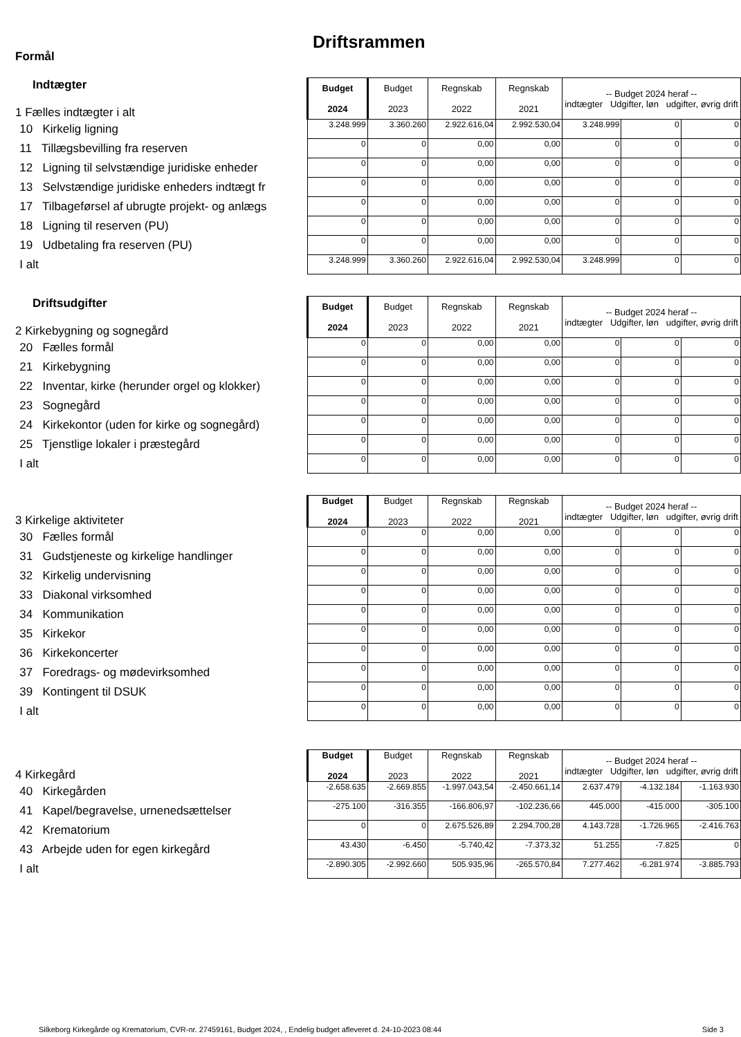Driftsrammen
Formål
| Indtægter 1 Fælles indtægter i alt | Budget 2024 | Budget 2023 | Regnskab 2022 | Regnskab 2021 | -- Budget 2024 heraf -- indtægter Udgifter, løn udgifter, øvrig drift | | |
| 10 Kirkelig ligning | 3.248.999 | 3.360.260 | 2.922.616,04 | 2.992.530,04 | 3.248.999 | 0 | 0 |
| 11 Tillægsbevilling fra reserven | 0 | 0 | 0,00 | 0,00 | 0 | 0 | 0 |
| 12 Ligning til selvstændige juridiske enheder | 0 | 0 | 0,00 | 0,00 | 0 | 0 | 0 |
| 13 Selvstændige juridiske enheders indtægt fr | 0 | 0 | 0,00 | 0,00 | 0 | 0 | 0 |
| 17 Tilbageførsel af ubrugte projekt- og anlægs | 0 | 0 | 0,00 | 0,00 | 0 | 0 | 0 |
| 18 Ligning til reserven (PU) | 0 | 0 | 0,00 | 0,00 | 0 | 0 | 0 |
| 19 Udbetaling fra reserven (PU) | 0 | 0 | 0,00 | 0,00 | 0 | 0 | 0 |
| I alt | 3.248.999 | 3.360.260 | 2.922.616,04 | 2.992.530,04 | 3.248.999 | 0 | 0 |
| Driftsudgifter 2 Kirkebygning og sognegård | Budget 2024 | Budget 2023 | Regnskab 2022 | Regnskab 2021 | -- Budget 2024 heraf -- indtægter Udgifter, løn udgifter, øvrig drift | | |
| 20 Fælles formål | 0 | 0 | 0,00 | 0,00 | 0 | 0 | 0 |
| 21 Kirkebygning | 0 | 0 | 0,00 | 0,00 | 0 | 0 | 0 |
| 22 Inventar, kirke (herunder orgel og klokker) | 0 | 0 | 0,00 | 0,00 | 0 | 0 | 0 |
| 23 Sognegård | 0 | 0 | 0,00 | 0,00 | 0 | 0 | 0 |
| 24 Kirkekontor (uden for kirke og sognegård) | 0 | 0 | 0,00 | 0,00 | 0 | 0 | 0 |
| 25 Tjenstlige lokaler i præstegård | 0 | 0 | 0,00 | 0,00 | 0 | 0 | 0 |
| I alt | 0 | 0 | 0,00 | 0,00 | 0 | 0 | 0 |
| 3 Kirkelige aktiviteter | Budget 2024 | Budget 2023 | Regnskab 2022 | Regnskab 2021 | -- Budget 2024 heraf -- indtægter Udgifter, løn udgifter, øvrig drift | | |
| 30 Fælles formål | 0 | 0 | 0,00 | 0,00 | 0 | 0 | 0 |
| 31 Gudstjeneste og kirkelige handlinger | 0 | 0 | 0,00 | 0,00 | 0 | 0 | 0 |
| 32 Kirkelig undervisning | 0 | 0 | 0,00 | 0,00 | 0 | 0 | 0 |
| 33 Diakonal virksomhed | 0 | 0 | 0,00 | 0,00 | 0 | 0 | 0 |
| 34 Kommunikation | 0 | 0 | 0,00 | 0,00 | 0 | 0 | 0 |
| 35 Kirkekor | 0 | 0 | 0,00 | 0,00 | 0 | 0 | 0 |
| 36 Kirkekoncerter | 0 | 0 | 0,00 | 0,00 | 0 | 0 | 0 |
| 37 Foredrags- og mødevirksomhed | 0 | 0 | 0,00 | 0,00 | 0 | 0 | 0 |
| 39 Kontingent til DSUK | 0 | 0 | 0,00 | 0,00 | 0 | 0 | 0 |
| I alt | 0 | 0 | 0,00 | 0,00 | 0 | 0 | 0 |
| 4 Kirkegård | Budget 2024 | Budget 2023 | Regnskab 2022 | Regnskab 2021 | -- Budget 2024 heraf -- indtægter Udgifter, løn udgifter, øvrig drift | | |
| 40 Kirkegården | -2.658.635 | -2.669.855 | -1.997.043,54 | -2.450.661,14 | 2.637.479 | -4.132.184 | -1.163.930 |
| 41 Kapel/begravelse, urnenedsættelser | -275.100 | -316.355 | -166.806,97 | -102.236,66 | 445.000 | -415.000 | -305.100 |
| 42 Krematorium | 0 | 0 | 2.675.526,89 | 2.294.700,28 | 4.143.728 | -1.726.965 | -2.416.763 |
| 43 Arbejde uden for egen kirkegård | 43.430 | -6.450 | -5.740,42 | -7.373,32 | 51.255 | -7.825 | 0 |
| I alt | -2.890.305 | -2.992.660 | 505.935,96 | -265.570,84 | 7.277.462 | -6.281.974 | -3.885.793 |
Silkeborg Kirkegårde og Krematorium, CVR-nr. 27459161, Budget 2024, , Endelig budget afleveret d. 24-10-2023 08:44 Side 3